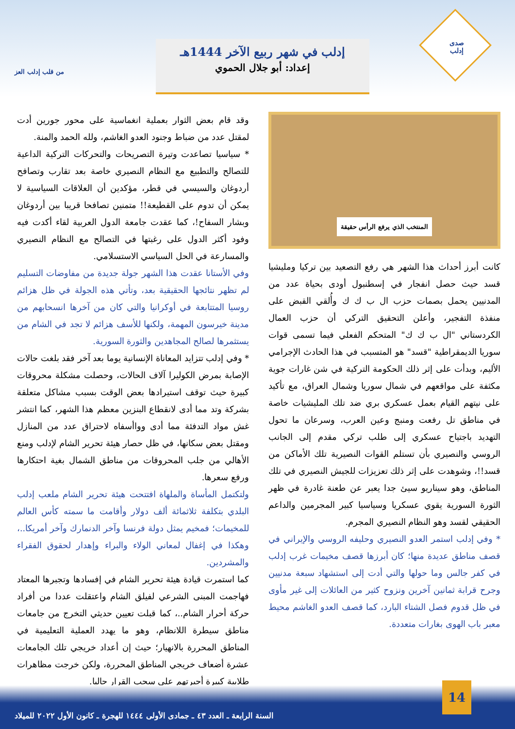صدى
إدلب
من قلب إدلب العز
إدلب في شهر ربيع الآخر 1444هـ
إعداد: أبو جلال الحموي
المنتخب الذي يرفع الرأس حقيقة
كانت أبرز أحداث هذا الشهر هي رفع التصعيد بين تركيا ومليشيا قسد حيث حصل انفجار في إسطنبول أودى بحياة عدد من المدنيين يحمل بصمات حزب ال ب ك ك وأُلقي القبض على منفذة التفجير، وأعلن التحقيق التركي أن حزب العمال الكردستاني "ال ب ك ك" المتحكم الفعلي فيما تسمى قوات سوريا الديمقراطية "قسد" هو المتسبب في هذا الحادث الإجرامي الأليم، وبدأت على إثر ذلك الحكومة التركية في شن غارات جوية مكثفة على مواقعهم في شمال سوريا وشمال العراق، مع تأكيد على نيتهم القيام بعمل عسكري بري ضد تلك المليشيات خاصة في مناطق تل رفعت ومنبج وعين العرب، وسرعان ما تحول التهديد باجتياح عسكري إلى طلب تركي مقدم إلى الجانب الروسي والنصيري بأن تستلم القوات النصيرية تلك الأماكن من قسد!!، وشوهدت على إثر ذلك تعزيزات للجيش النصيري في تلك المناطق، وهو سيناريو سيئ جدا يعبر عن طعنة غادرة في ظهر الثورة السورية يقوي عسكريا وسياسيا كبير المجرمين والداعم الحقيقي لقسد وهو النظام النصيري المجرم.
* وفي إدلب استمر العدو النصيري وحليفه الروسي والإيراني في قصف مناطق عديدة منها؛ كان أبرزها قصف مخيمات غرب إدلب في كفر جالس وما حولها والتي أدت إلى استشهاد سبعة مدنيين وجرح قرابة ثمانين آخرين ونزوح كثير من العائلات إلى غير مأوى في ظل قدوم فصل الشتاء البارد، كما قصف العدو الغاشم محيط معبر باب الهوى بغارات متعددة.
وقد قام بعض الثوار بعملية انغماسية على محور جورين أدت لمقتل عدد من ضباط وجنود العدو الغاشم، ولله الحمد والمنة.
* سياسيا تصاعدت وتيرة التصريحات والتحركات التركية الداعية للتصالح والتطبيع مع النظام النصيري خاصة بعد تقارب وتصافح أردوغان والسيسي في قطر، مؤكدين أن العلاقات السياسية لا يمكن أن تدوم على القطيعة!! متمنين تصافحا قريبا بين أردوغان وبشار السفاح!، كما عقدت جامعة الدول العربية لقاء أكدت فيه وفود أكثر الدول على رغبتها في التصالح مع النظام النصيري والمسارعة في الحل السياسي الاستسلامي.
وفي الأستانا عقدت هذا الشهر جولة جديدة من مفاوضات التسليم لم تظهر نتائجها الحقيقية بعد، وتأتي هذه الجولة في ظل هزائم روسيا المتتابعة في أوكرانيا والتي كان من آخرها انسحابهم من مدينة خيرسون المهمة، ولكنها للأسف هزائم لا تجد في الشام من يستثمرها لصالح المجاهدين والثورة السورية.
* وفي إدلب تتزايد المعاناة الإنسانية يوما بعد آخر فقد بلغت حالات الإصابة بمرض الكوليرا آلاف الحالات، وحصلت مشكلة محروقات كبيرة حيث توقف استيرادها بعض الوقت بسبب مشاكل متعلقة بشركة وتد مما أدى لانقطاع البنزين معظم هذا الشهر، كما انتشر غش مواد التدفئة مما أدى وواأسفاه لاحتراق عدد من المنازل ومقتل بعض سكانها، في ظل حصار هيئة تحرير الشام لإدلب ومنع الأهالي من جلب المحروقات من مناطق الشمال بغية احتكارها ورفع سعرها.
ولتكتمل المأساة والملهاة افتتحت هيئة تحرير الشام ملعب إدلب البلدي بتكلفة ثلاثمائة ألف دولار وأقامت ما سمته كأس العالم للمخيمات؛ فمخيم يمثل دولة فرنسا وآخر الدنمارك وآخر أمريكا..، وهكذا في إغفال لمعاني الولاء والبراء وإهدار لحقوق الفقراء والمشردين.
كما استمرت قيادة هيئة تحرير الشام في إفسادها وتجبرها المعتاد فهاجمت المبنى الشرعي لفيلق الشام واعتقلت عددا من أفراد حركة أحرار الشام..، كما قبلت تعيين حديثي التخرج من جامعات مناطق سيطرة اللانظام، وهو ما يهدد العملية التعليمية في المناطق المحررة بالانهيار؛ حيث إن أعداد خريجي تلك الجامعات عشرة أضعاف خريجي المناطق المحررة، ولكن خرجت مظاهرات طلابية كبيرة أجبرتهم على سحب القرار حاليا.
14
السنة الرابعة ـ العدد ٤٣ ـ جمادى الأولى ١٤٤٤ للهجرة ـ كانون الأول ٢٠٢٢ للميلاد